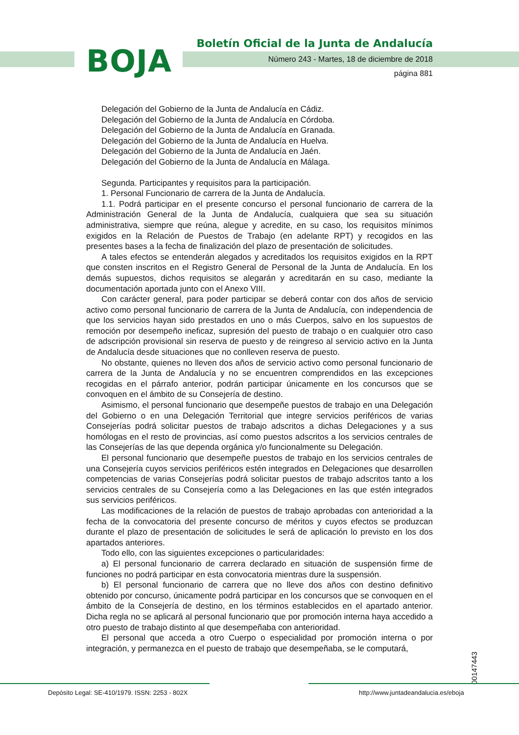BOJA
Boletín Oficial de la Junta de Andalucía
Número 243 - Martes, 18 de diciembre de 2018
página 881
Delegación del Gobierno de la Junta de Andalucía en Cádiz.
Delegación del Gobierno de la Junta de Andalucía en Córdoba.
Delegación del Gobierno de la Junta de Andalucía en Granada.
Delegación del Gobierno de la Junta de Andalucía en Huelva.
Delegación del Gobierno de la Junta de Andalucía en Jaén.
Delegación del Gobierno de la Junta de Andalucía en Málaga.
Segunda. Participantes y requisitos para la participación.
1. Personal Funcionario de carrera de la Junta de Andalucía.
1.1. Podrá participar en el presente concurso el personal funcionario de carrera de la Administración General de la Junta de Andalucía, cualquiera que sea su situación administrativa, siempre que reúna, alegue y acredite, en su caso, los requisitos mínimos exigidos en la Relación de Puestos de Trabajo (en adelante RPT) y recogidos en las presentes bases a la fecha de finalización del plazo de presentación de solicitudes.
A tales efectos se entenderán alegados y acreditados los requisitos exigidos en la RPT que consten inscritos en el Registro General de Personal de la Junta de Andalucía. En los demás supuestos, dichos requisitos se alegarán y acreditarán en su caso, mediante la documentación aportada junto con el Anexo VIII.
Con carácter general, para poder participar se deberá contar con dos años de servicio activo como personal funcionario de carrera de la Junta de Andalucía, con independencia de que los servicios hayan sido prestados en uno o más Cuerpos, salvo en los supuestos de remoción por desempeño ineficaz, supresión del puesto de trabajo o en cualquier otro caso de adscripción provisional sin reserva de puesto y de reingreso al servicio activo en la Junta de Andalucía desde situaciones que no conlleven reserva de puesto.
No obstante, quienes no lleven dos años de servicio activo como personal funcionario de carrera de la Junta de Andalucía y no se encuentren comprendidos en las excepciones recogidas en el párrafo anterior, podrán participar únicamente en los concursos que se convoquen en el ámbito de su Consejería de destino.
Asimismo, el personal funcionario que desempeñe puestos de trabajo en una Delegación del Gobierno o en una Delegación Territorial que integre servicios periféricos de varias Consejerías podrá solicitar puestos de trabajo adscritos a dichas Delegaciones y a sus homólogas en el resto de provincias, así como puestos adscritos a los servicios centrales de las Consejerías de las que dependa orgánica y/o funcionalmente su Delegación.
El personal funcionario que desempeñe puestos de trabajo en los servicios centrales de una Consejería cuyos servicios periféricos estén integrados en Delegaciones que desarrollen competencias de varias Consejerías podrá solicitar puestos de trabajo adscritos tanto a los servicios centrales de su Consejería como a las Delegaciones en las que estén integrados sus servicios periféricos.
Las modificaciones de la relación de puestos de trabajo aprobadas con anterioridad a la fecha de la convocatoria del presente concurso de méritos y cuyos efectos se produzcan durante el plazo de presentación de solicitudes le será de aplicación lo previsto en los dos apartados anteriores.
Todo ello, con las siguientes excepciones o particularidades:
a) El personal funcionario de carrera declarado en situación de suspensión firme de funciones no podrá participar en esta convocatoria mientras dure la suspensión.
b) El personal funcionario de carrera que no lleve dos años con destino definitivo obtenido por concurso, únicamente podrá participar en los concursos que se convoquen en el ámbito de la Consejería de destino, en los términos establecidos en el apartado anterior. Dicha regla no se aplicará al personal funcionario que por promoción interna haya accedido a otro puesto de trabajo distinto al que desempeñaba con anterioridad.
El personal que acceda a otro Cuerpo o especialidad por promoción interna o por integración, y permanezca en el puesto de trabajo que desempeñaba, se le computará,
00147443
Depósito Legal: SE-410/1979. ISSN: 2253 - 802X
http://www.juntadeandalucia.es/eboja